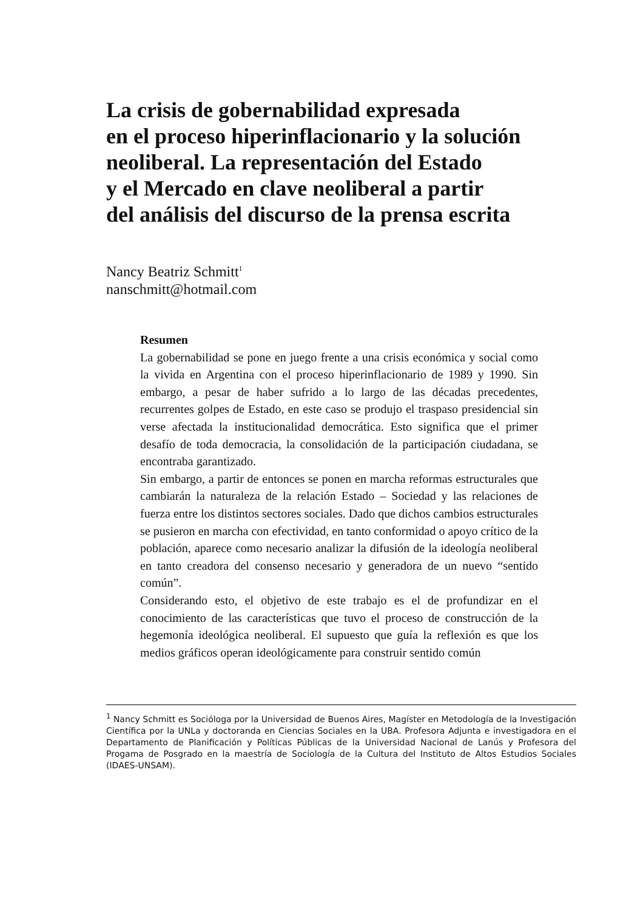La crisis de gobernabilidad expresada
en el proceso hiperinflacionario y la solución
neoliberal. La representación del Estado
y el Mercado en clave neoliberal a partir
del análisis del discurso de la prensa escrita
Nancy Beatriz Schmitt<sup>1</sup>
nanschmitt@hotmail.com
Resumen
La gobernabilidad se pone en juego frente a una crisis económica y social como la vivida en Argentina con el proceso hiperinflacionario de 1989 y 1990. Sin embargo, a pesar de haber sufrido a lo largo de las décadas precedentes, recurrentes golpes de Estado, en este caso se produjo el traspaso presidencial sin verse afectada la institucionalidad democrática. Esto significa que el primer desafío de toda democracia, la consolidación de la participación ciudadana, se encontraba garantizado.
Sin embargo, a partir de entonces se ponen en marcha reformas estructurales que cambiarán la naturaleza de la relación Estado – Sociedad y las relaciones de fuerza entre los distintos sectores sociales. Dado que dichos cambios estructurales se pusieron en marcha con efectividad, en tanto conformidad o apoyo crítico de la población, aparece como necesario analizar la difusión de la ideología neoliberal en tanto creadora del consenso necesario y generadora de un nuevo “sentido común”.
Considerando esto, el objetivo de este trabajo es el de profundizar en el conocimiento de las características que tuvo el proceso de construcción de la hegemonía ideológica neoliberal. El supuesto que guía la reflexión es que los medios gráficos operan ideológicamente para construir sentido común
<sup>1</sup> Nancy Schmitt es Socióloga por la Universidad de Buenos Aires, Magíster en Metodología de la Investigación Científica por la UNLa y doctoranda en Ciencias Sociales en la UBA. Profesora Adjunta e investigadora en el Departamento de Planificación y Políticas Públicas de la Universidad Nacional de Lanús y Profesora del Progama de Posgrado en la maestría de Sociología de la Cultura del Instituto de Altos Estudios Sociales (IDAES-UNSAM).